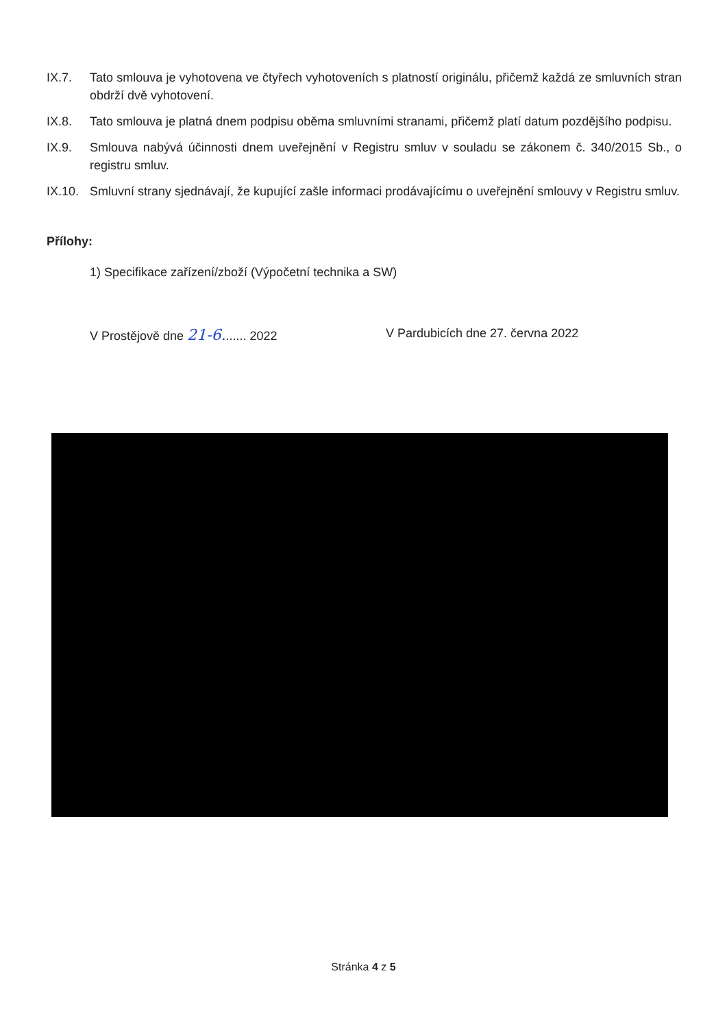IX.7. Tato smlouva je vyhotovena ve čtyřech vyhotoveních s platností originálu, přičemž každá ze smluvních stran obdrží dvě vyhotovení.
IX.8. Tato smlouva je platná dnem podpisu oběma smluvními stranami, přičemž platí datum pozdějšího podpisu.
IX.9. Smlouva nabývá účinnosti dnem uveřejnění v Registru smluv v souladu se zákonem č. 340/2015 Sb., o registru smluv.
IX.10.
Smluvní strany sjednávají, že kupující zašle informaci prodávajícímu o uveřejnění smlouvy v Registru smluv.
Přílohy:
1) Specifikace zařízení/zboží (Výpočetní technika a SW)
V Prostějově dne 21-6....... 2022 V Pardubicích dne 27. června 2022
Stránka 4 z 5